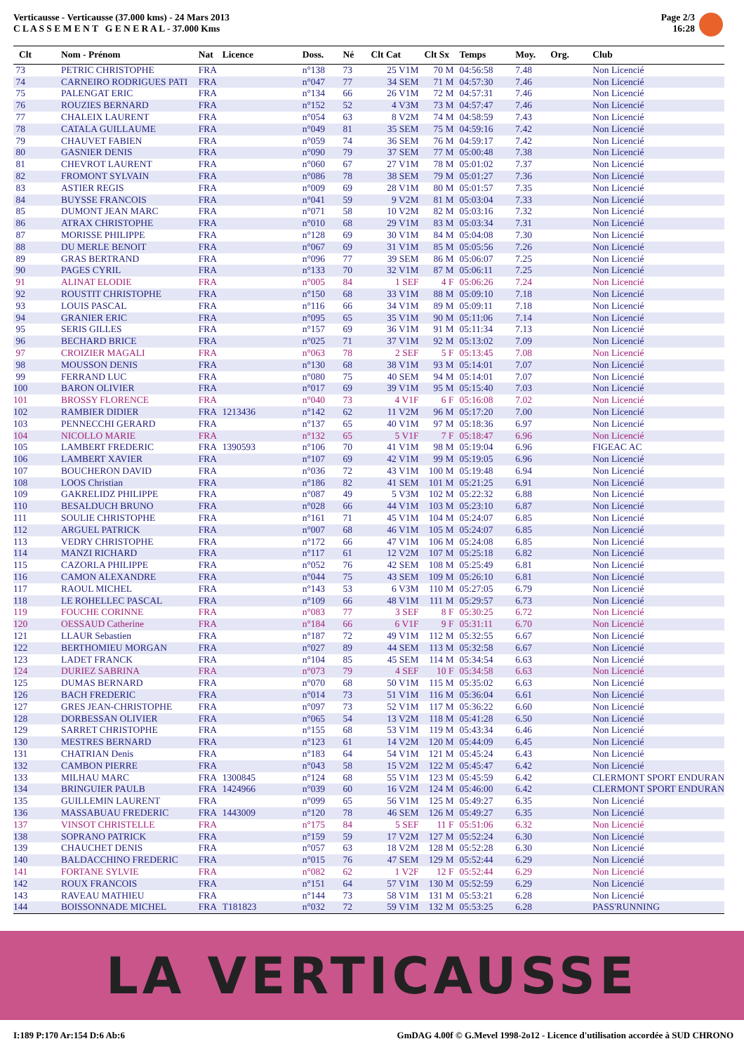Verticausse - Verticausse (37.000 kms) - 24 Mars 2013
C L A S S E M E N T G E N E R A L - 37.000 Kms
Page 2/3
16:28
| Clt | Nom - Prénom | Nat | Licence | Doss. | Né | Clt Cat | Clt Sx | Temps | Moy. | Org. | Club |
| --- | --- | --- | --- | --- | --- | --- | --- | --- | --- | --- | --- |
| 73 | PETRIC CHRISTOPHE | FRA | | n°138 | 73 | 25 V1M | 70 M | 04:56:58 | 7.48 | | Non Licencié |
| 74 | CARNEIRO RODRIGUES PATI | FRA | | n°047 | 77 | 34 SEM | 71 M | 04:57:30 | 7.46 | | Non Licencié |
| 75 | PALENGAT ERIC | FRA | | n°134 | 66 | 26 V1M | 72 M | 04:57:31 | 7.46 | | Non Licencié |
| 76 | ROUZIES BERNARD | FRA | | n°152 | 52 | 4 V3M | 73 M | 04:57:47 | 7.46 | | Non Licencié |
| 77 | CHALEIX LAURENT | FRA | | n°054 | 63 | 8 V2M | 74 M | 04:58:59 | 7.43 | | Non Licencié |
| 78 | CATALA GUILLAUME | FRA | | n°049 | 81 | 35 SEM | 75 M | 04:59:16 | 7.42 | | Non Licencié |
| 79 | CHAUVET FABIEN | FRA | | n°059 | 74 | 36 SEM | 76 M | 04:59:17 | 7.42 | | Non Licencié |
| 80 | GASNIER DENIS | FRA | | n°090 | 79 | 37 SEM | 77 M | 05:00:48 | 7.38 | | Non Licencié |
| 81 | CHEVROT LAURENT | FRA | | n°060 | 67 | 27 V1M | 78 M | 05:01:02 | 7.37 | | Non Licencié |
| 82 | FROMONT SYLVAIN | FRA | | n°086 | 78 | 38 SEM | 79 M | 05:01:27 | 7.36 | | Non Licencié |
| 83 | ASTIER REGIS | FRA | | n°009 | 69 | 28 V1M | 80 M | 05:01:57 | 7.35 | | Non Licencié |
| 84 | BUYSSE FRANCOIS | FRA | | n°041 | 59 | 9 V2M | 81 M | 05:03:04 | 7.33 | | Non Licencié |
| 85 | DUMONT JEAN MARC | FRA | | n°071 | 58 | 10 V2M | 82 M | 05:03:16 | 7.32 | | Non Licencié |
| 86 | ATRAX CHRISTOPHE | FRA | | n°010 | 68 | 29 V1M | 83 M | 05:03:34 | 7.31 | | Non Licencié |
| 87 | MORISSE PHILIPPE | FRA | | n°128 | 69 | 30 V1M | 84 M | 05:04:08 | 7.30 | | Non Licencié |
| 88 | DU MERLE BENOIT | FRA | | n°067 | 69 | 31 V1M | 85 M | 05:05:56 | 7.26 | | Non Licencié |
| 89 | GRAS BERTRAND | FRA | | n°096 | 77 | 39 SEM | 86 M | 05:06:07 | 7.25 | | Non Licencié |
| 90 | PAGES CYRIL | FRA | | n°133 | 70 | 32 V1M | 87 M | 05:06:11 | 7.25 | | Non Licencié |
| 91 | ALINAT ELODIE | FRA | | n°005 | 84 | 1 SEF | 4 F | 05:06:26 | 7.24 | | Non Licencié |
| 92 | ROUSTIT CHRISTOPHE | FRA | | n°150 | 68 | 33 V1M | 88 M | 05:09:10 | 7.18 | | Non Licencié |
| 93 | LOUIS PASCAL | FRA | | n°116 | 66 | 34 V1M | 89 M | 05:09:11 | 7.18 | | Non Licencié |
| 94 | GRANIER ERIC | FRA | | n°095 | 65 | 35 V1M | 90 M | 05:11:06 | 7.14 | | Non Licencié |
| 95 | SERIS GILLES | FRA | | n°157 | 69 | 36 V1M | 91 M | 05:11:34 | 7.13 | | Non Licencié |
| 96 | BECHARD BRICE | FRA | | n°025 | 71 | 37 V1M | 92 M | 05:13:02 | 7.09 | | Non Licencié |
| 97 | CROIZIER MAGALI | FRA | | n°063 | 78 | 2 SEF | 5 F | 05:13:45 | 7.08 | | Non Licencié |
| 98 | MOUSSON DENIS | FRA | | n°130 | 68 | 38 V1M | 93 M | 05:14:01 | 7.07 | | Non Licencié |
| 99 | FERRAND LUC | FRA | | n°080 | 75 | 40 SEM | 94 M | 05:14:01 | 7.07 | | Non Licencié |
| 100 | BARON OLIVIER | FRA | | n°017 | 69 | 39 V1M | 95 M | 05:15:40 | 7.03 | | Non Licencié |
| 101 | BROSSY FLORENCE | FRA | | n°040 | 73 | 4 V1F | 6 F | 05:16:08 | 7.02 | | Non Licencié |
| 102 | RAMBIER DIDIER | FRA | 1213436 | n°142 | 62 | 11 V2M | 96 M | 05:17:20 | 7.00 | | Non Licencié |
| 103 | PENNECCHI GERARD | FRA | | n°137 | 65 | 40 V1M | 97 M | 05:18:36 | 6.97 | | Non Licencié |
| 104 | NICOLLO MARIE | FRA | | n°132 | 65 | 5 V1F | 7 F | 05:18:47 | 6.96 | | Non Licencié |
| 105 | LAMBERT FREDERIC | FRA | 1390593 | n°106 | 70 | 41 V1M | 98 M | 05:19:04 | 6.96 | | FIGEAC AC |
| 106 | LAMBERT XAVIER | FRA | | n°107 | 69 | 42 V1M | 99 M | 05:19:05 | 6.96 | | Non Licencié |
| 107 | BOUCHERON DAVID | FRA | | n°036 | 72 | 43 V1M | 100 M | 05:19:48 | 6.94 | | Non Licencié |
| 108 | LOOS Christian | FRA | | n°186 | 82 | 41 SEM | 101 M | 05:21:25 | 6.91 | | Non Licencié |
| 109 | GAKRELIDZ PHILIPPE | FRA | | n°087 | 49 | 5 V3M | 102 M | 05:22:32 | 6.88 | | Non Licencié |
| 110 | BESALDUCH BRUNO | FRA | | n°028 | 66 | 44 V1M | 103 M | 05:23:10 | 6.87 | | Non Licencié |
| 111 | SOULIE CHRISTOPHE | FRA | | n°161 | 71 | 45 V1M | 104 M | 05:24:07 | 6.85 | | Non Licencié |
| 112 | ARGUEL PATRICK | FRA | | n°007 | 68 | 46 V1M | 105 M | 05:24:07 | 6.85 | | Non Licencié |
| 113 | VEDRY CHRISTOPHE | FRA | | n°172 | 66 | 47 V1M | 106 M | 05:24:08 | 6.85 | | Non Licencié |
| 114 | MANZI RICHARD | FRA | | n°117 | 61 | 12 V2M | 107 M | 05:25:18 | 6.82 | | Non Licencié |
| 115 | CAZORLA PHILIPPE | FRA | | n°052 | 76 | 42 SEM | 108 M | 05:25:49 | 6.81 | | Non Licencié |
| 116 | CAMON ALEXANDRE | FRA | | n°044 | 75 | 43 SEM | 109 M | 05:26:10 | 6.81 | | Non Licencié |
| 117 | RAOUL MICHEL | FRA | | n°143 | 53 | 6 V3M | 110 M | 05:27:05 | 6.79 | | Non Licencié |
| 118 | LE ROHELLEC PASCAL | FRA | | n°109 | 66 | 48 V1M | 111 M | 05:29:57 | 6.73 | | Non Licencié |
| 119 | FOUCHE CORINNE | FRA | | n°083 | 77 | 3 SEF | 8 F | 05:30:25 | 6.72 | | Non Licencié |
| 120 | OESSAUD Catherine | FRA | | n°184 | 66 | 6 V1F | 9 F | 05:31:11 | 6.70 | | Non Licencié |
| 121 | LLAUR Sebastien | FRA | | n°187 | 72 | 49 V1M | 112 M | 05:32:55 | 6.67 | | Non Licencié |
| 122 | BERTHOMIEU MORGAN | FRA | | n°027 | 89 | 44 SEM | 113 M | 05:32:58 | 6.67 | | Non Licencié |
| 123 | LADET FRANCK | FRA | | n°104 | 85 | 45 SEM | 114 M | 05:34:54 | 6.63 | | Non Licencié |
| 124 | DURIEZ SABRINA | FRA | | n°073 | 79 | 4 SEF | 10 F | 05:34:58 | 6.63 | | Non Licencié |
| 125 | DUMAS BERNARD | FRA | | n°070 | 68 | 50 V1M | 115 M | 05:35:02 | 6.63 | | Non Licencié |
| 126 | BACH FREDERIC | FRA | | n°014 | 73 | 51 V1M | 116 M | 05:36:04 | 6.61 | | Non Licencié |
| 127 | GRES JEAN-CHRISTOPHE | FRA | | n°097 | 73 | 52 V1M | 117 M | 05:36:22 | 6.60 | | Non Licencié |
| 128 | DORBESSAN OLIVIER | FRA | | n°065 | 54 | 13 V2M | 118 M | 05:41:28 | 6.50 | | Non Licencié |
| 129 | SARRET CHRISTOPHE | FRA | | n°155 | 68 | 53 V1M | 119 M | 05:43:34 | 6.46 | | Non Licencié |
| 130 | MESTRES BERNARD | FRA | | n°123 | 61 | 14 V2M | 120 M | 05:44:09 | 6.45 | | Non Licencié |
| 131 | CHATRIAN Denis | FRA | | n°183 | 64 | 54 V1M | 121 M | 05:45:24 | 6.43 | | Non Licencié |
| 132 | CAMBON PIERRE | FRA | | n°043 | 58 | 15 V2M | 122 M | 05:45:47 | 6.42 | | Non Licencié |
| 133 | MILHAU MARC | FRA | 1300845 | n°124 | 68 | 55 V1M | 123 M | 05:45:59 | 6.42 | | CLERMONT SPORT ENDURAN |
| 134 | BRINGUIER PAULB | FRA | 1424966 | n°039 | 60 | 16 V2M | 124 M | 05:46:00 | 6.42 | | CLERMONT SPORT ENDURAN |
| 135 | GUILLEMIN LAURENT | FRA | | n°099 | 65 | 56 V1M | 125 M | 05:49:27 | 6.35 | | Non Licencié |
| 136 | MASSABUAU FREDERIC | FRA | 1443009 | n°120 | 78 | 46 SEM | 126 M | 05:49:27 | 6.35 | | Non Licencié |
| 137 | VINSOT CHRISTELLE | FRA | | n°175 | 84 | 5 SEF | 11 F | 05:51:06 | 6.32 | | Non Licencié |
| 138 | SOPRANO PATRICK | FRA | | n°159 | 59 | 17 V2M | 127 M | 05:52:24 | 6.30 | | Non Licencié |
| 139 | CHAUCHET DENIS | FRA | | n°057 | 63 | 18 V2M | 128 M | 05:52:28 | 6.30 | | Non Licencié |
| 140 | BALDACCHINO FREDERIC | FRA | | n°015 | 76 | 47 SEM | 129 M | 05:52:44 | 6.29 | | Non Licencié |
| 141 | FORTANE SYLVIE | FRA | | n°082 | 62 | 1 V2F | 12 F | 05:52:44 | 6.29 | | Non Licencié |
| 142 | ROUX FRANCOIS | FRA | | n°151 | 64 | 57 V1M | 130 M | 05:52:59 | 6.29 | | Non Licencié |
| 143 | RAVEAU MATHIEU | FRA | | n°144 | 73 | 58 V1M | 131 M | 05:53:21 | 6.28 | | Non Licencié |
| 144 | BOISSONNADE MICHEL | FRA | T181823 | n°032 | 72 | 59 V1M | 132 M | 05:53:25 | 6.28 | | PASS'RUNNING |
LA VERTICAUSSE
I:189 P:170 Ar:154 D:6 Ab:6 GmDAG 4.00f © G.Mevel 1998-2o12 - Licence d'utilisation accordée à SUD CHRONO